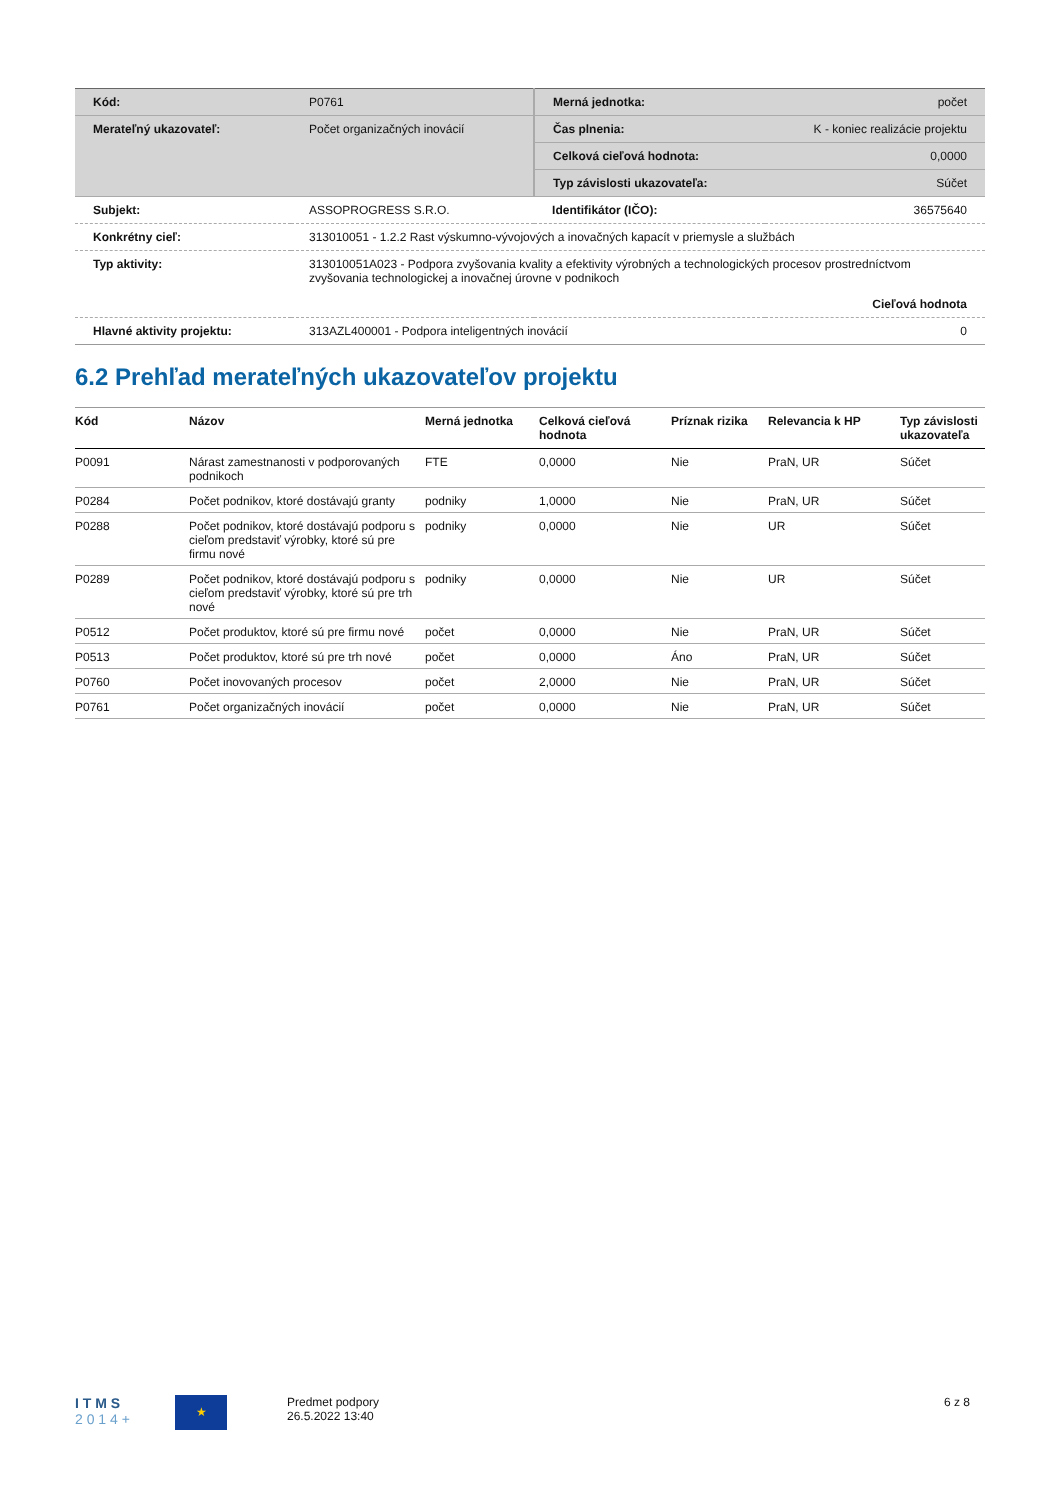| Kód: | P0761 | Merná jednotka: | počet |
| Merateľný ukazovateľ: | Počet organizačných inovácií | Čas plnenia: | K - koniec realizácie projektu |
| | | Celková cieľová hodnota: | 0,0000 |
| | | Typ závislosti ukazovateľa: | Súčet |
| Subjekt: | ASSOPROGRESS S.R.O. | Identifikátor (IČO): | 36575640 |
| Konkrétny cieľ: | 313010051 - 1.2.2 Rast výskumno-vývojových a inovačných kapacít v priemysle a službách | | |
| Typ aktivity: | 313010051A023 - Podpora zvyšovania kvality a efektivity výrobných a technologických procesov prostredníctvom zvyšovania technologickej a inovačnej úrovne v podnikoch | | |
| | Cieľová hodnota | | |
| Hlavné aktivity projektu: | 313AZL400001 - Podpora inteligentných inovácií | | 0 |
6.2 Prehľad merateľných ukazovateľov projektu
| Kód | Názov | Merná jednotka | Celková cieľová hodnota | Príznak rizika | Relevancia k HP | Typ závislosti ukazovateľa |
| --- | --- | --- | --- | --- | --- | --- |
| P0091 | Nárast zamestnanosti v podporovaných podnikoch | FTE | 0,0000 | Nie | PraN, UR | Súčet |
| P0284 | Počet podnikov, ktoré dostávajú granty | podniky | 1,0000 | Nie | PraN, UR | Súčet |
| P0288 | Počet podnikov, ktoré dostávajú podporu s cieľom predstaviť výrobky, ktoré sú pre firmu nové | podniky | 0,0000 | Nie | UR | Súčet |
| P0289 | Počet podnikov, ktoré dostávajú podporu s cieľom predstaviť výrobky, ktoré sú pre trh nové | podniky | 0,0000 | Nie | UR | Súčet |
| P0512 | Počet produktov, ktoré sú pre firmu nové | počet | 0,0000 | Nie | PraN, UR | Súčet |
| P0513 | Počet produktov, ktoré sú pre trh nové | počet | 0,0000 | Áno | PraN, UR | Súčet |
| P0760 | Počet inovovaných procesov | počet | 2,0000 | Nie | PraN, UR | Súčet |
| P0761 | Počet organizačných inovácií | počet | 0,0000 | Nie | PraN, UR | Súčet |
I T M S
2 0 1 4 +
★
Predmet podpory
26.5.2022 13:40
6 z 8